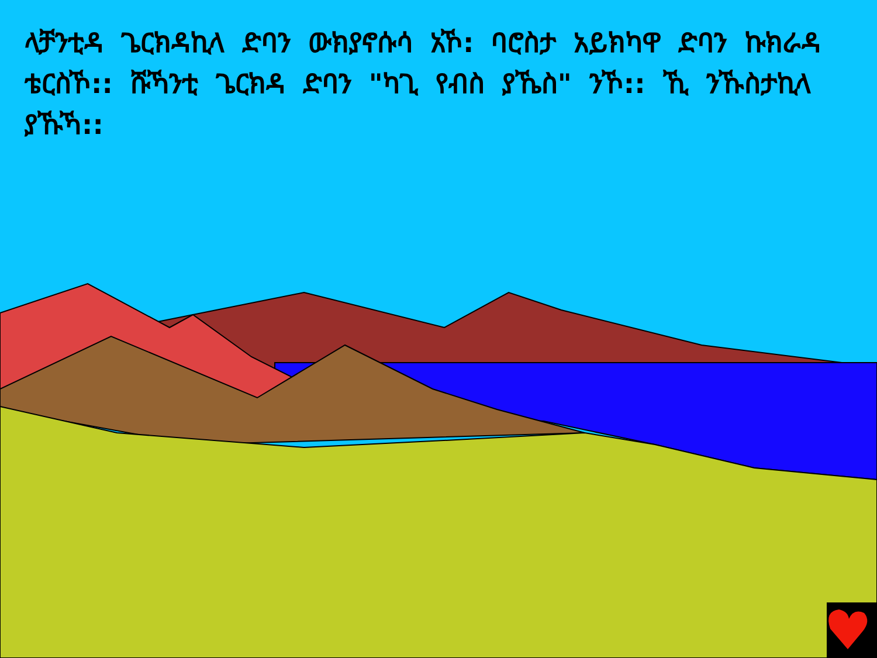ላቻንቲዳ ጌርክዳኪላ ድባን ውክያኖሱሳ አኾ: ባሮስታ አይክካዋ ድባን ኩክራዳ ቴርስኾ:: ሹኻንቲ ጌርክዳ ድባን "ካጊ የብስ ያኼስ" ንኾ:: ኺ ንኹስታኪላ ያኹኻ::